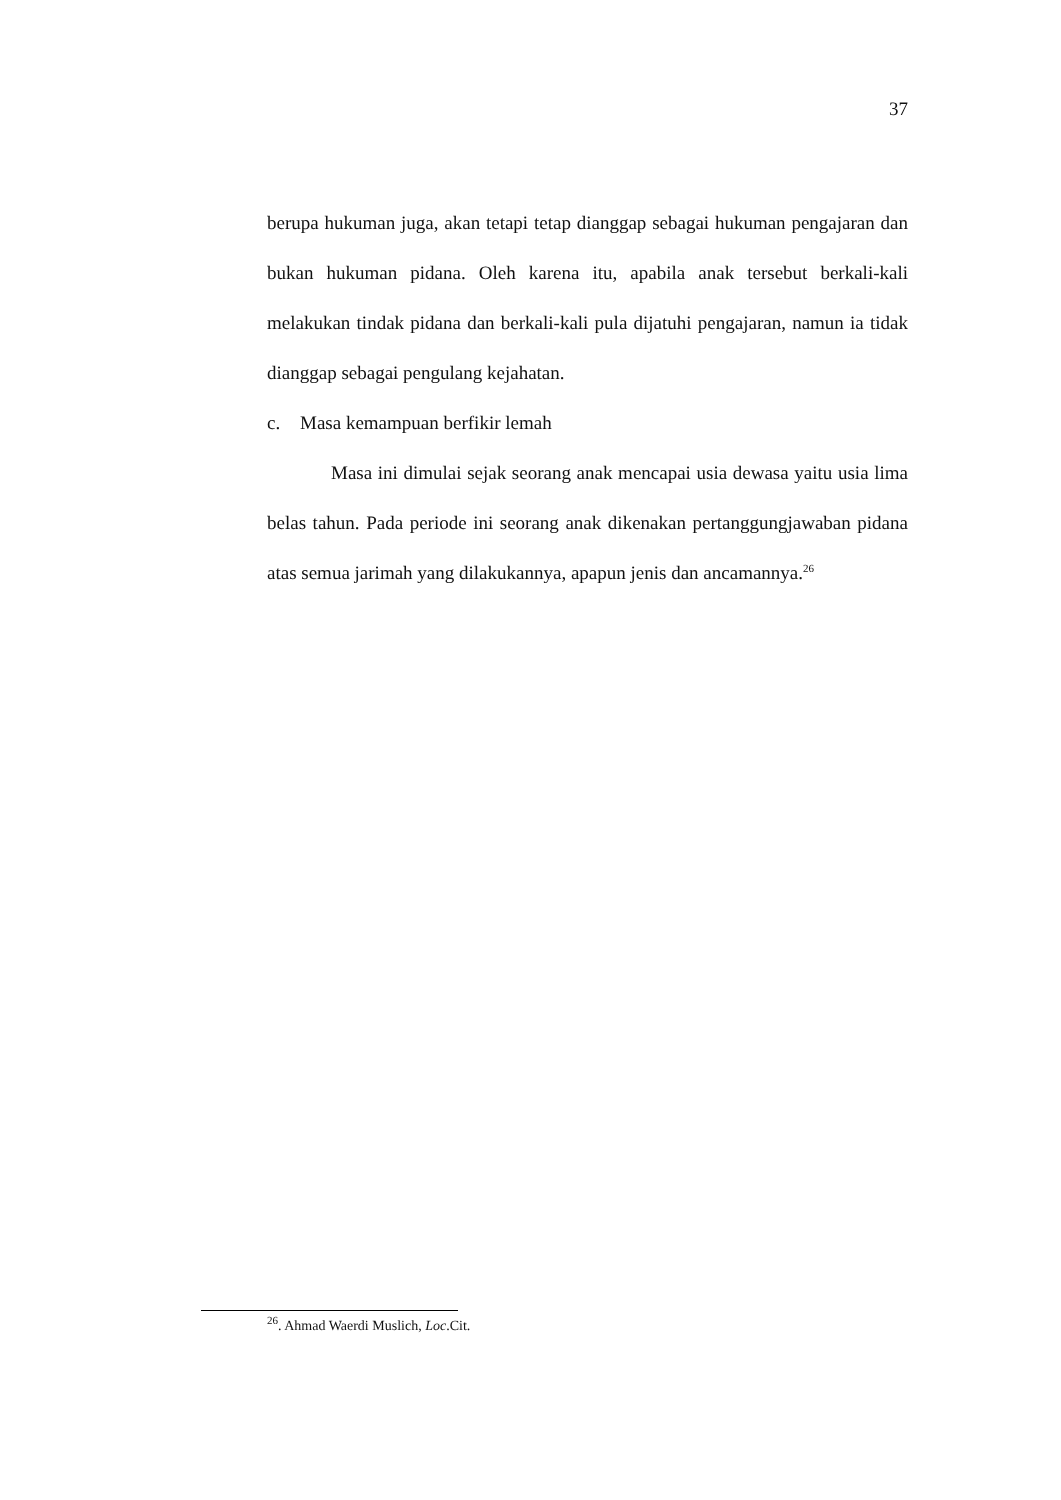37
berupa hukuman juga, akan tetapi tetap dianggap sebagai hukuman pengajaran dan bukan hukuman pidana. Oleh karena itu, apabila anak tersebut berkali-kali melakukan tindak pidana dan berkali-kali pula dijatuhi pengajaran, namun ia tidak dianggap sebagai pengulang kejahatan.
c. Masa kemampuan berfikir lemah
Masa ini dimulai sejak seorang anak mencapai usia dewasa yaitu usia lima belas tahun. Pada periode ini seorang anak dikenakan pertanggungjawaban pidana atas semua jarimah yang dilakukannya, apapun jenis dan ancamannya.<sup>26</sup>
<sup>26</sup>. Ahmad Waerdi Muslich, Loc.Cit.